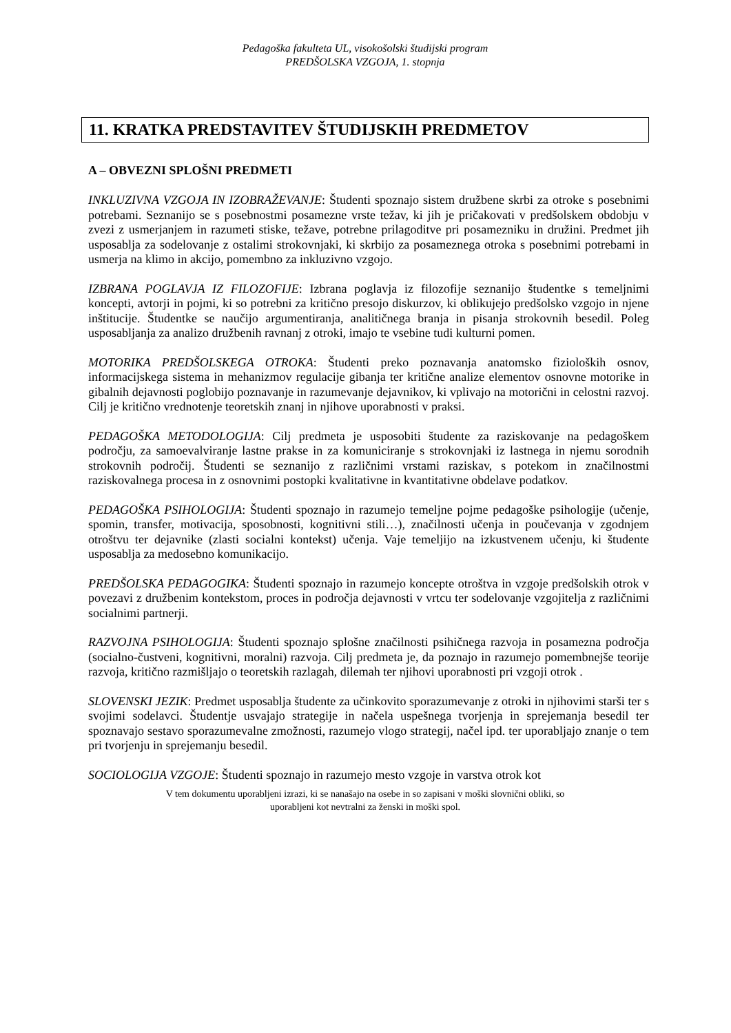Pedagoška fakulteta UL, visokošolski študijski program
PREDŠOLSKA VZGOJA, 1. stopnja
11. KRATKA PREDSTAVITEV ŠTUDIJSKIH PREDMETOV
A – OBVEZNI SPLOŠNI PREDMETI
INKLUZIVNA VZGOJA IN IZOBRAŽEVANJE: Študenti spoznajo sistem družbene skrbi za otroke s posebnimi potrebami. Seznanijo se s posebnostmi posamezne vrste težav, ki jih je pričakovati v predšolskem obdobju v zvezi z usmerjanjem in razumeti stiske, težave, potrebne prilagoditve pri posamezniku in družini. Predmet jih usposablja za sodelovanje z ostalimi strokovnjaki, ki skrbijo za posameznega otroka s posebnimi potrebami in usmerja na klimo in akcijo, pomembno za inkluzivno vzgojo.
IZBRANA POGLAVJA IZ FILOZOFIJE: Izbrana poglavja iz filozofije seznanijo študentke s temeljnimi koncepti, avtorji in pojmi, ki so potrebni za kritično presojo diskurzov, ki oblikujejo predšolsko vzgojo in njene inštitucije. Študentke se naučijo argumentiranja, analitičnega branja in pisanja strokovnih besedil. Poleg usposabljanja za analizo družbenih ravnanj z otroki, imajo te vsebine tudi kulturni pomen.
MOTORIKA PREDŠOLSKEGA OTROKA: Študenti preko poznavanja anatomsko fizioloških osnov, informacijskega sistema in mehanizmov regulacije gibanja ter kritične analize elementov osnovne motorike in gibalnih dejavnosti poglobijo poznavanje in razumevanje dejavnikov, ki vplivajo na motorični in celostni razvoj. Cilj je kritično vrednotenje teoretskih znanj in njihove uporabnosti v praksi.
PEDAGOŠKA METODOLOGIJA: Cilj predmeta je usposobiti študente za raziskovanje na pedagoškem področju, za samoevalviranje lastne prakse in za komuniciranje s strokovnjaki iz lastnega in njemu sorodnih strokovnih področij. Študenti se seznanijo z različnimi vrstami raziskav, s potekom in značilnostmi raziskovalnega procesa in z osnovnimi postopki kvalitativne in kvantitativne obdelave podatkov.
PEDAGOŠKA PSIHOLOGIJA: Študenti spoznajo in razumejo temeljne pojme pedagoške psihologije (učenje, spomin, transfer, motivacija, sposobnosti, kognitivni stili…), značilnosti učenja in poučevanja v zgodnjem otroštvu ter dejavnike (zlasti socialni kontekst) učenja. Vaje temeljijo na izkustvenem učenju, ki študente usposablja za medosebno komunikacijo.
PREDŠOLSKA PEDAGOGIKA: Študenti spoznajo in razumejo koncepte otroštva in vzgoje predšolskih otrok v povezavi z družbenim kontekstom, proces in področja dejavnosti v vrtcu ter sodelovanje vzgojitelja z različnimi socialnimi partnerji.
RAZVOJNA PSIHOLOGIJA: Študenti spoznajo splošne značilnosti psihičnega razvoja in posamezna področja (socialno-čustveni, kognitivni, moralni) razvoja. Cilj predmeta je, da poznajo in razumejo pomembnejše teorije razvoja, kritično razmišljajo o teoretskih razlagah, dilemah ter njihovi uporabnosti pri vzgoji otrok .
SLOVENSKI JEZIK: Predmet usposablja študente za učinkovito sporazumevanje z otroki in njihovimi starši ter s svojimi sodelavci. Študentje usvajajo strategije in načela uspešnega tvorjenja in sprejemanja besedil ter spoznavajo sestavo sporazumevalne zmožnosti, razumejo vlogo strategij, načel ipd. ter uporabljajo znanje o tem pri tvorjenju in sprejemanju besedil.
SOCIOLOGIJA VZGOJE: Študenti spoznajo in razumejo mesto vzgoje in varstva otrok kot
V tem dokumentu uporabljeni izrazi, ki se nanašajo na osebe in so zapisani v moški slovnični obliki, so
uporabljeni kot nevtralni za ženski in moški spol.